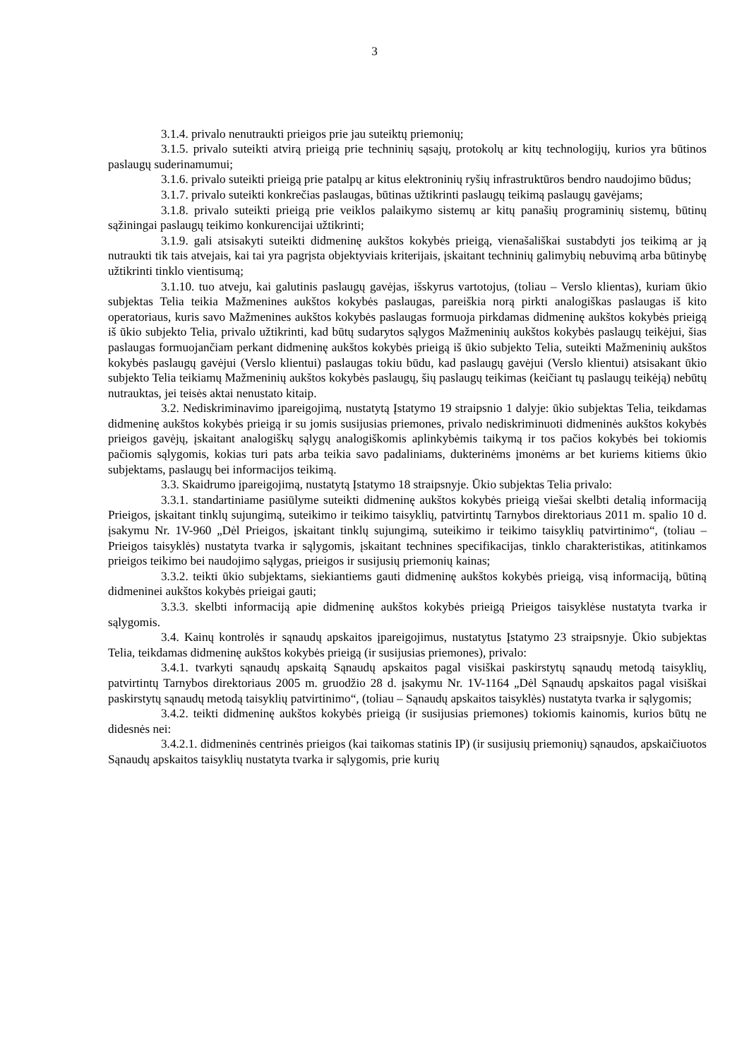3
3.1.4. privalo nenutraukti prieigos prie jau suteiktų priemonių;
3.1.5. privalo suteikti atvirą prieigą prie techninių sąsajų, protokolų ar kitų technologijų, kurios yra būtinos paslaugų suderinamumui;
3.1.6. privalo suteikti prieigą prie patalpų ar kitus elektroninių ryšių infrastruktūros bendro naudojimo būdus;
3.1.7. privalo suteikti konkrečias paslaugas, būtinas užtikrinti paslaugų teikimą paslaugų gavėjams;
3.1.8. privalo suteikti prieigą prie veiklos palaikymo sistemų ar kitų panašių programinių sistemų, būtinų sąžiningai paslaugų teikimo konkurencijai užtikrinti;
3.1.9. gali atsisakyti suteikti didmeninę aukštos kokybės prieigą, vienašališkai sustabdyti jos teikimą ar ją nutraukti tik tais atvejais, kai tai yra pagrįsta objektyviais kriterijais, įskaitant techninių galimybių nebuvimą arba būtinybę užtikrinti tinklo vientisumą;
3.1.10. tuo atveju, kai galutinis paslaugų gavėjas, išskyrus vartotojus, (toliau – Verslo klientas), kuriam ūkio subjektas Telia teikia Mažmenines aukštos kokybės paslaugas, pareiškia norą pirkti analogiškas paslaugas iš kito operatoriaus, kuris savo Mažmenines aukštos kokybės paslaugas formuoja pirkdamas didmeninę aukštos kokybės prieigą iš ūkio subjekto Telia, privalo užtikrinti, kad būtų sudarytos sąlygos Mažmeninių aukštos kokybės paslaugų teikėjui, šias paslaugas formuojančiam perkant didmeninę aukštos kokybės prieigą iš ūkio subjekto Telia, suteikti Mažmeninių aukštos kokybės paslaugų gavėjui (Verslo klientui) paslaugas tokiu būdu, kad paslaugų gavėjui (Verslo klientui) atsisakant ūkio subjekto Telia teikiamų Mažmeninių aukštos kokybės paslaugų, šių paslaugų teikimas (keičiant tų paslaugų teikėją) nebūtų nutrauktas, jei teisės aktai nenustato kitaip.
3.2. Nediskriminavimo įpareigojimą, nustatytą Įstatymo 19 straipsnio 1 dalyje: ūkio subjektas Telia, teikdamas didmeninę aukštos kokybės prieigą ir su jomis susijusias priemones, privalo nediskriminuoti didmeninės aukštos kokybės prieigos gavėjų, įskaitant analogiškų sąlygų analogiškomis aplinkybėmis taikymą ir tos pačios kokybės bei tokiomis pačiomis sąlygomis, kokias turi pats arba teikia savo padaliniams, dukterinėms įmonėms ar bet kuriems kitiems ūkio subjektams, paslaugų bei informacijos teikimą.
3.3. Skaidrumo įpareigojimą, nustatytą Įstatymo 18 straipsnyje. Ūkio subjektas Telia privalo:
3.3.1. standartiniame pasiūlyme suteikti didmeninę aukštos kokybės prieigą viešai skelbti detalią informaciją Prieigos, įskaitant tinklų sujungimą, suteikimo ir teikimo taisyklių, patvirtintų Tarnybos direktoriaus 2011 m. spalio 10 d. įsakymu Nr. 1V-960 „Dėl Prieigos, įskaitant tinklų sujungimą, suteikimo ir teikimo taisyklių patvirtinimo“, (toliau – Prieigos taisyklės) nustatyta tvarka ir sąlygomis, įskaitant technines specifikacijas, tinklo charakteristikas, atitinkamos prieigos teikimo bei naudojimo sąlygas, prieigos ir susijusių priemonių kainas;
3.3.2. teikti ūkio subjektams, siekiantiems gauti didmeninę aukštos kokybės prieigą, visą informaciją, būtiną didmeninei aukštos kokybės prieigai gauti;
3.3.3. skelbti informaciją apie didmeninę aukštos kokybės prieigą Prieigos taisyklėse nustatyta tvarka ir sąlygomis.
3.4. Kainų kontrolės ir sąnaudų apskaitos įpareigojimus, nustatytus Įstatymo 23 straipsnyje. Ūkio subjektas Telia, teikdamas didmeninę aukštos kokybės prieigą (ir susijusias priemones), privalo:
3.4.1. tvarkyti sąnaudų apskaitą Sąnaudų apskaitos pagal visiškai paskirstytų sąnaudų metodą taisyklių, patvirtintų Tarnybos direktoriaus 2005 m. gruodžio 28 d. įsakymu Nr. 1V-1164 „Dėl Sąnaudų apskaitos pagal visiškai paskirstytų sąnaudų metodą taisyklių patvirtinimo“, (toliau – Sąnaudų apskaitos taisyklės) nustatyta tvarka ir sąlygomis;
3.4.2. teikti didmeninę aukštos kokybės prieigą (ir susijusias priemones) tokiomis kainomis, kurios būtų ne didesnės nei:
3.4.2.1. didmeninės centrinės prieigos (kai taikomas statinis IP) (ir susijusių priemonių) sąnaudos, apskaičiuotos Sąnaudų apskaitos taisyklių nustatyta tvarka ir sąlygomis, prie kurių